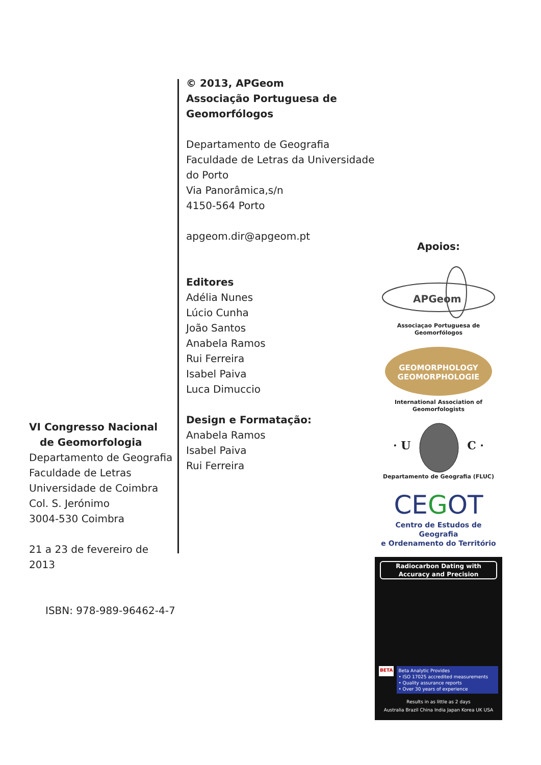© 2013, APGeom
Associação Portuguesa de Geomorfólogos
Departamento de Geografia
Faculdade de Letras da Universidade do Porto
Via Panorâmica,s/n
4150-564 Porto
apgeom.dir@apgeom.pt
Editores
Adélia Nunes
Lúcio Cunha
João Santos
Anabela Ramos
Rui Ferreira
Isabel Paiva
Luca Dimuccio
Design e Formatação:
Anabela Ramos
Isabel Paiva
Rui Ferreira
VI Congresso Nacional
de Geomorfologia
Departamento de Geografia
Faculdade de Letras
Universidade de Coimbra
Col. S. Jerónimo
3004-530 Coimbra
21 a 23 de fevereiro de 2013
ISBN: 978-989-96462-4-7
Apoios:
APGeom
Associaçao Portuguesa de Geomorfólogos
GEOMORPHOLOGY
GEOMORPHOLOGIE
International Association of Geomorfologists
· U C ·
Departamento de Geografia (FLUC)
CEGOT
Centro de Estudos de Geografia
e Ordenamento do Território
Radiocarbon Dating with
Accuracy and Precision
BETA
Beta Analytic Provides
• ISO 17025 accredited measurements
• Quality assurance reports
• Over 30 years of experience
Results in as little as 2 days
Australia Brazil China India Japan Korea UK USA